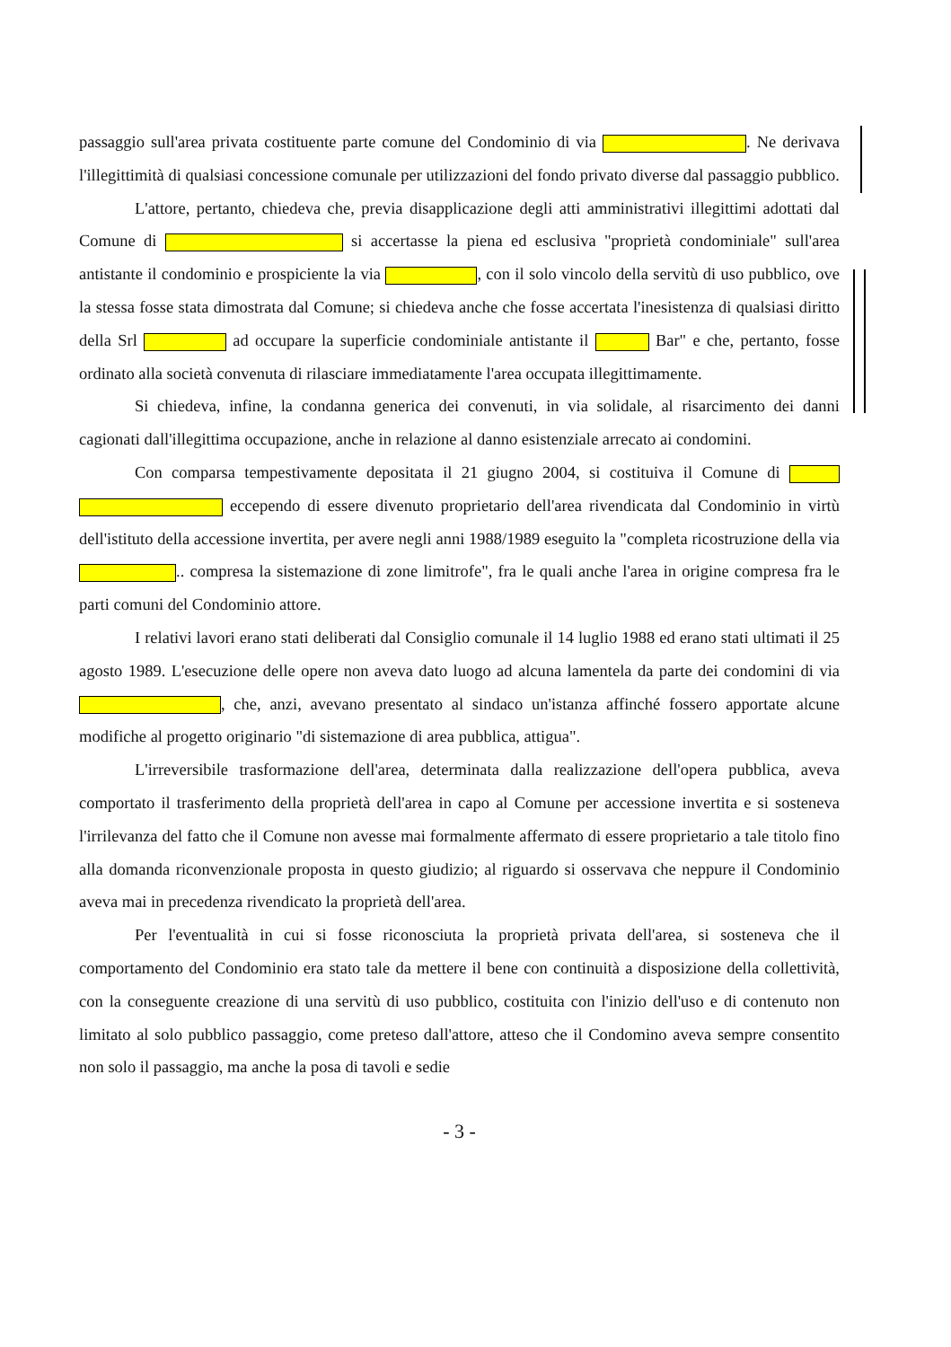passaggio sull'area privata costituente parte comune del Condominio di via . Ne derivava l'illegittimità di qualsiasi concessione comunale per utilizzazioni del fondo privato diverse dal passaggio pubblico.
L'attore, pertanto, chiedeva che, previa disapplicazione degli atti amministrativi illegittimi adottati dal Comune di si accertasse la piena ed esclusiva "proprietà condominiale" sull'area antistante il condominio e prospiciente la via , con il solo vincolo della servitù di uso pubblico, ove la stessa fosse stata dimostrata dal Comune; si chiedeva anche che fosse accertata l'inesistenza di qualsiasi diritto della Srl ad occupare la superficie condominiale antistante il Bar" e che, pertanto, fosse ordinato alla società convenuta di rilasciare immediatamente l'area occupata illegittimamente.
Si chiedeva, infine, la condanna generica dei convenuti, in via solidale, al risarcimento dei danni cagionati dall'illegittima occupazione, anche in relazione al danno esistenziale arrecato ai condomini.
Con comparsa tempestivamente depositata il 21 giugno 2004, si costituiva il Comune di eccependo di essere divenuto proprietario dell'area rivendicata dal Condominio in virtù dell'istituto della accessione invertita, per avere negli anni 1988/1989 eseguito la "completa ricostruzione della via .. compresa la sistemazione di zone limitrofe", fra le quali anche l'area in origine compresa fra le parti comuni del Condominio attore.
I relativi lavori erano stati deliberati dal Consiglio comunale il 14 luglio 1988 ed erano stati ultimati il 25 agosto 1989. L'esecuzione delle opere non aveva dato luogo ad alcuna lamentela da parte dei condomini di via , che, anzi, avevano presentato al sindaco un'istanza affinché fossero apportate alcune modifiche al progetto originario "di sistemazione di area pubblica, attigua".
L'irreversibile trasformazione dell'area, determinata dalla realizzazione dell'opera pubblica, aveva comportato il trasferimento della proprietà dell'area in capo al Comune per accessione invertita e si sosteneva l'irrilevanza del fatto che il Comune non avesse mai formalmente affermato di essere proprietario a tale titolo fino alla domanda riconvenzionale proposta in questo giudizio; al riguardo si osservava che neppure il Condominio aveva mai in precedenza rivendicato la proprietà dell'area.
Per l'eventualità in cui si fosse riconosciuta la proprietà privata dell'area, si sosteneva che il comportamento del Condominio era stato tale da mettere il bene con continuità a disposizione della collettività, con la conseguente creazione di una servitù di uso pubblico, costituita con l'inizio dell'uso e di contenuto non limitato al solo pubblico passaggio, come preteso dall'attore, atteso che il Condomino aveva sempre consentito non solo il passaggio, ma anche la posa di tavoli e sedie
- 3 -